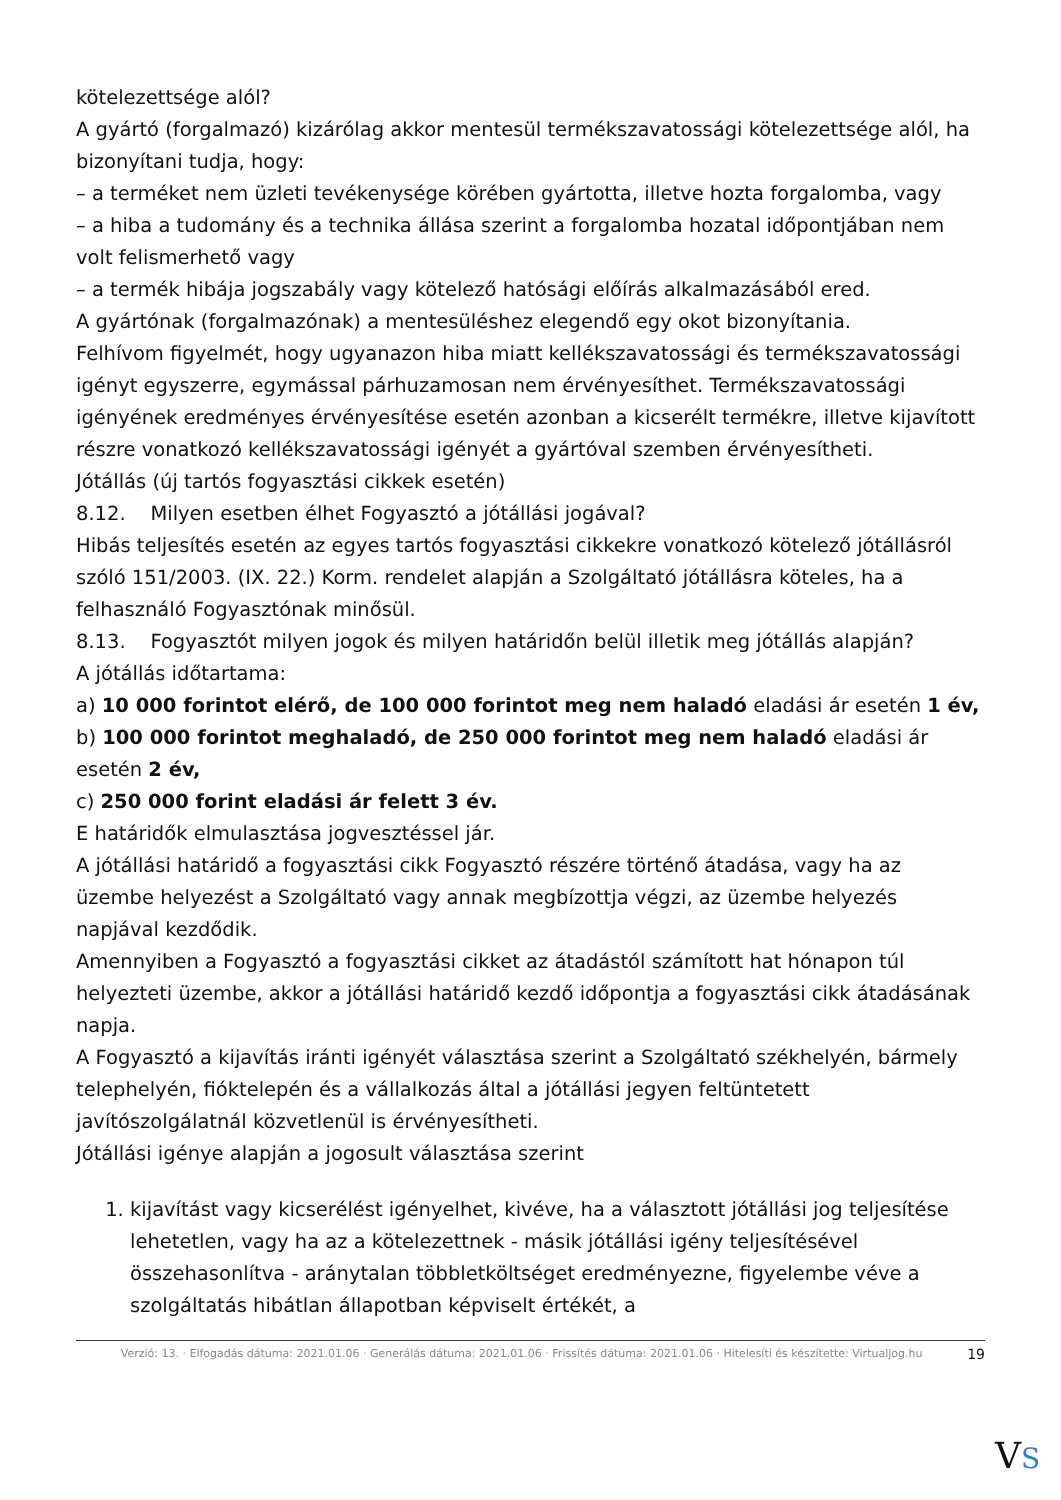kötelezettsége alól?
A gyártó (forgalmazó) kizárólag akkor mentesül termékszavatossági kötelezettsége alól, ha bizonyítani tudja, hogy:
– a terméket nem üzleti tevékenysége körében gyártotta, illetve hozta forgalomba, vagy
– a hiba a tudomány és a technika állása szerint a forgalomba hozatal időpontjában nem volt felismerhető vagy
– a termék hibája jogszabály vagy kötelező hatósági előírás alkalmazásából ered.
A gyártónak (forgalmazónak) a mentesüléshez elegendő egy okot bizonyítania.
Felhívom figyelmét, hogy ugyanazon hiba miatt kellékszavatossági és termékszavatossági igényt egyszerre, egymással párhuzamosan nem érvényesíthet. Termékszavatossági igényének eredményes érvényesítése esetén azonban a kicserélt termékre, illetve kijavított részre vonatkozó kellékszavatossági igényét a gyártóval szemben érvényesítheti.
Jótállás (új tartós fogyasztási cikkek esetén)
8.12. Milyen esetben élhet Fogyasztó a jótállási jogával?
Hibás teljesítés esetén az egyes tartós fogyasztási cikkekre vonatkozó kötelező jótállásról szóló 151/2003. (IX. 22.) Korm. rendelet alapján a Szolgáltató jótállásra köteles, ha a felhasználó Fogyasztónak minősül.
8.13. Fogyasztót milyen jogok és milyen határidőn belül illetik meg jótállás alapján?
A jótállás időtartama:
a) 10 000 forintot elérő, de 100 000 forintot meg nem haladó eladási ár esetén 1 év,
b) 100 000 forintot meghaladó, de 250 000 forintot meg nem haladó eladási ár esetén 2 év,
c) 250 000 forint eladási ár felett 3 év.
E határidők elmulasztása jogvesztéssel jár.
A jótállási határidő a fogyasztási cikk Fogyasztó részére történő átadása, vagy ha az üzembe helyezést a Szolgáltató vagy annak megbízottja végzi, az üzembe helyezés napjával kezdődik.
Amennyiben a Fogyasztó a fogyasztási cikket az átadástól számított hat hónapon túl helyezteti üzembe, akkor a jótállási határidő kezdő időpontja a fogyasztási cikk átadásának napja.
A Fogyasztó a kijavítás iránti igényét választása szerint a Szolgáltató székhelyén, bármely telephelyén, fióktelepén és a vállalkozás által a jótállási jegyen feltüntetett javítószolgálatnál közvetlenül is érvényesítheti.
Jótállási igénye alapján a jogosult választása szerint
1. kijavítást vagy kicserélést igényelhet, kivéve, ha a választott jótállási jog teljesítése lehetetlen, vagy ha az a kötelezettnek - másik jótállási igény teljesítésével összehasonlítva - aránytalan többletköltséget eredményezne, figyelembe véve a szolgáltatás hibátlan állapotban képviselt értékét, a
Verzió: 13. · Elfogadás dátuma: 2021.01.06 · Generálás dátuma: 2021.01.06 · Frissítés dátuma: 2021.01.06 · Hitelesíti és készítette: Virtualjog.hu
19
VS